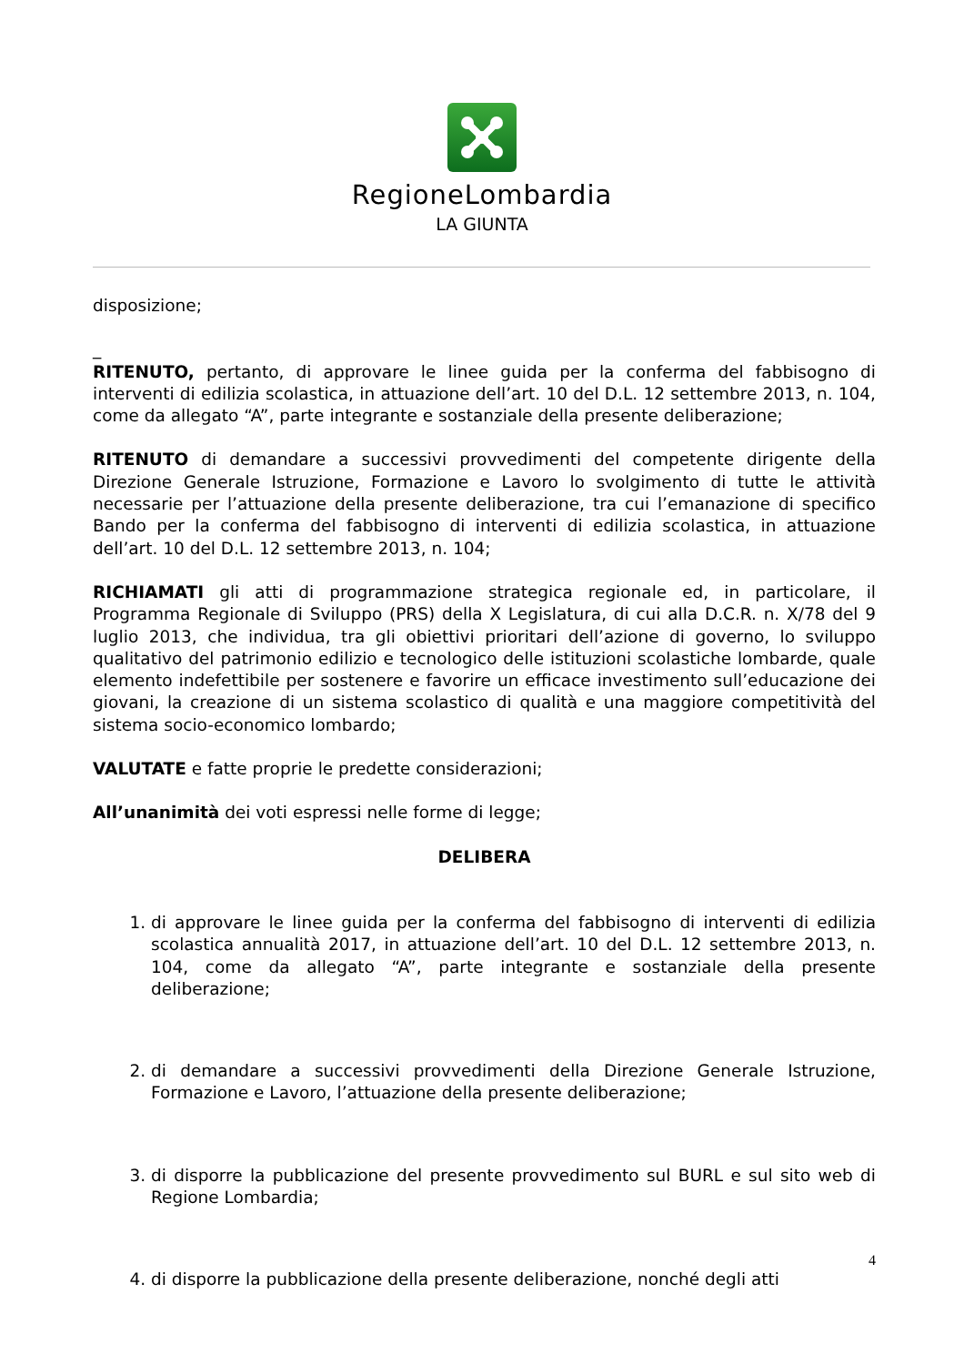RegioneLombardia
LA GIUNTA
disposizione;
_
RITENUTO, pertanto, di approvare le linee guida per la conferma del fabbisogno di interventi di edilizia scolastica, in attuazione dell’art. 10 del D.L. 12 settembre 2013, n. 104, come da allegato “A”, parte integrante e sostanziale della presente deliberazione;
RITENUTO di demandare a successivi provvedimenti del competente dirigente della Direzione Generale Istruzione, Formazione e Lavoro lo svolgimento di tutte le attività necessarie per l’attuazione della presente deliberazione, tra cui l’emanazione di specifico Bando per la conferma del fabbisogno di interventi di edilizia scolastica, in attuazione dell’art. 10 del D.L. 12 settembre 2013, n. 104;
RICHIAMATI gli atti di programmazione strategica regionale ed, in particolare, il Programma Regionale di Sviluppo (PRS) della X Legislatura, di cui alla D.C.R. n. X/78 del 9 luglio 2013, che individua, tra gli obiettivi prioritari dell’azione di governo, lo sviluppo qualitativo del patrimonio edilizio e tecnologico delle istituzioni scolastiche lombarde, quale elemento indefettibile per sostenere e favorire un efficace investimento sull’educazione dei giovani, la creazione di un sistema scolastico di qualità e una maggiore competitività del sistema socio-economico lombardo;
VALUTATE e fatte proprie le predette considerazioni;
All’unanimità dei voti espressi nelle forme di legge;
DELIBERA
1. di approvare le linee guida per la conferma del fabbisogno di interventi di edilizia scolastica annualità 2017, in attuazione dell’art. 10 del D.L. 12 settembre 2013, n. 104, come da allegato “A”, parte integrante e sostanziale della presente deliberazione;
2. di demandare a successivi provvedimenti della Direzione Generale Istruzione, Formazione e Lavoro, l’attuazione della presente deliberazione;
3. di disporre la pubblicazione del presente provvedimento sul BURL e sul sito web di Regione Lombardia;
4. di disporre la pubblicazione della presente deliberazione, nonché degli atti
4